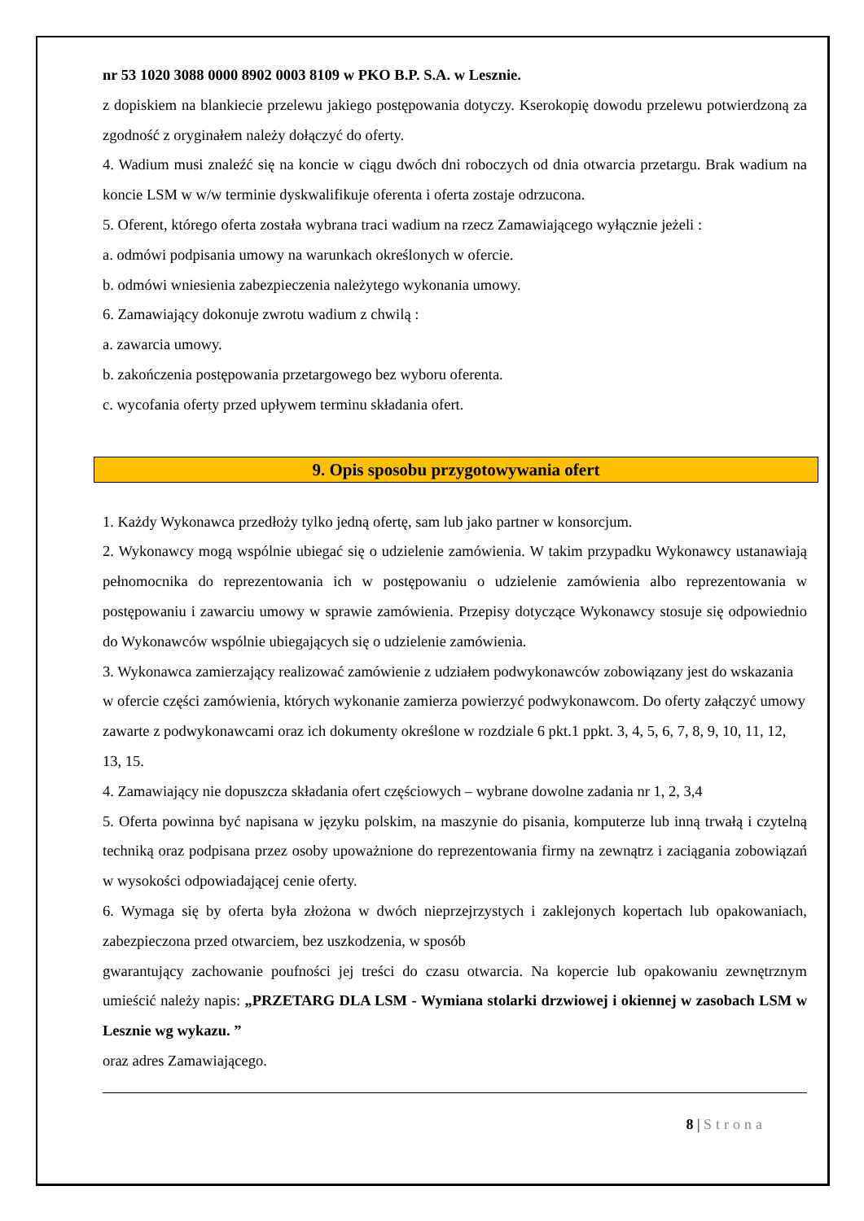nr 53 1020 3088 0000 8902 0003 8109 w PKO B.P. S.A. w Lesznie.
z dopiskiem na blankiecie przelewu jakiego postępowania dotyczy. Kserokopię dowodu przelewu potwierdzoną za zgodność z oryginałem należy dołączyć do oferty.
4. Wadium musi znaleźć się na koncie w ciągu dwóch dni roboczych od dnia otwarcia przetargu. Brak wadium na koncie LSM w w/w terminie dyskwalifikuje oferenta i oferta zostaje odrzucona.
5. Oferent, którego oferta została wybrana traci wadium na rzecz Zamawiającego wyłącznie jeżeli :
a. odmówi podpisania umowy na warunkach określonych w ofercie.
b. odmówi wniesienia zabezpieczenia należytego wykonania umowy.
6. Zamawiający dokonuje zwrotu wadium z chwilą :
a. zawarcia umowy.
b. zakończenia postępowania przetargowego bez wyboru oferenta.
c. wycofania oferty przed upływem terminu składania ofert.
9. Opis sposobu przygotowywania ofert
1. Każdy Wykonawca przedłoży tylko jedną ofertę, sam lub jako partner w konsorcjum.
2. Wykonawcy mogą wspólnie ubiegać się o udzielenie zamówienia. W takim przypadku Wykonawcy ustanawiają pełnomocnika do reprezentowania ich w postępowaniu o udzielenie zamówienia albo reprezentowania w postępowaniu i zawarciu umowy w sprawie zamówienia. Przepisy dotyczące Wykonawcy stosuje się odpowiednio do Wykonawców wspólnie ubiegających się o udzielenie zamówienia.
3. Wykonawca zamierzający realizować zamówienie z udziałem podwykonawców zobowiązany jest do wskazania w ofercie części zamówienia, których wykonanie zamierza powierzyć podwykonawcom. Do oferty załączyć umowy zawarte z podwykonawcami oraz ich dokumenty określone w rozdziale 6 pkt.1 ppkt. 3, 4, 5, 6, 7, 8, 9, 10, 11, 12, 13, 15.
4. Zamawiający nie dopuszcza składania ofert częściowych – wybrane dowolne zadania nr 1, 2, 3,4
5. Oferta powinna być napisana w języku polskim, na maszynie do pisania, komputerze lub inną trwałą i czytelną techniką oraz podpisana przez osoby upoważnione do reprezentowania firmy na zewnątrz i zaciągania zobowiązań w wysokości odpowiadającej cenie oferty.
6. Wymaga się by oferta była złożona w dwóch nieprzejrzystych i zaklejonych kopertach lub opakowaniach, zabezpieczona przed otwarciem, bez uszkodzenia, w sposób
gwarantujący zachowanie poufności jej treści do czasu otwarcia. Na kopercie lub opakowaniu zewnętrznym umieścić należy napis: „PRZETARG DLA LSM - Wymiana stolarki drzwiowej i okiennej w zasobach LSM w Lesznie wg wykazu. ”
oraz adres Zamawiającego.
8 | Strona